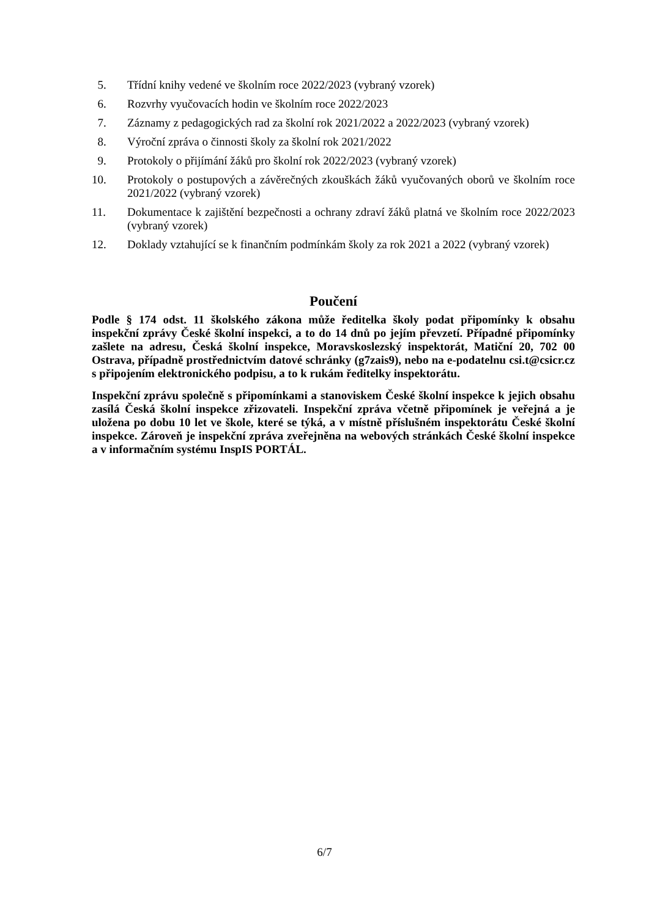5. Třídní knihy vedené ve školním roce 2022/2023 (vybraný vzorek)
6. Rozvrhy vyučovacích hodin ve školním roce 2022/2023
7. Záznamy z pedagogických rad za školní rok 2021/2022 a 2022/2023 (vybraný vzorek)
8. Výroční zpráva o činnosti školy za školní rok 2021/2022
9. Protokoly o přijímání žáků pro školní rok 2022/2023 (vybraný vzorek)
10. Protokoly o postupových a závěrečných zkouškách žáků vyučovaných oborů ve školním roce 2021/2022 (vybraný vzorek)
11. Dokumentace k zajištění bezpečnosti a ochrany zdraví žáků platná ve školním roce 2022/2023 (vybraný vzorek)
12. Doklady vztahující se k finančním podmínkám školy za rok 2021 a 2022 (vybraný vzorek)
Poučení
Podle § 174 odst. 11 školského zákona může ředitelka školy podat připomínky k obsahu inspekční zprávy České školní inspekci, a to do 14 dnů po jejím převzetí. Případné připomínky zašlete na adresu, Česká školní inspekce, Moravskoslezský inspektorát, Matiční 20, 702 00 Ostrava, případně prostřednictvím datové schránky (g7zais9), nebo na e-podatelnu csi.t@csicr.cz s připojením elektronického podpisu, a to k rukám ředitelky inspektorátu.
Inspekční zprávu společně s připomínkami a stanoviskem České školní inspekce k jejich obsahu zasílá Česká školní inspekce zřizovateli. Inspekční zpráva včetně připomínek je veřejná a je uložena po dobu 10 let ve škole, které se týká, a v místně příslušném inspektorátu České školní inspekce. Zároveň je inspekční zpráva zveřejněna na webových stránkách České školní inspekce a v informačním systému InspIS PORTÁL.
6/7